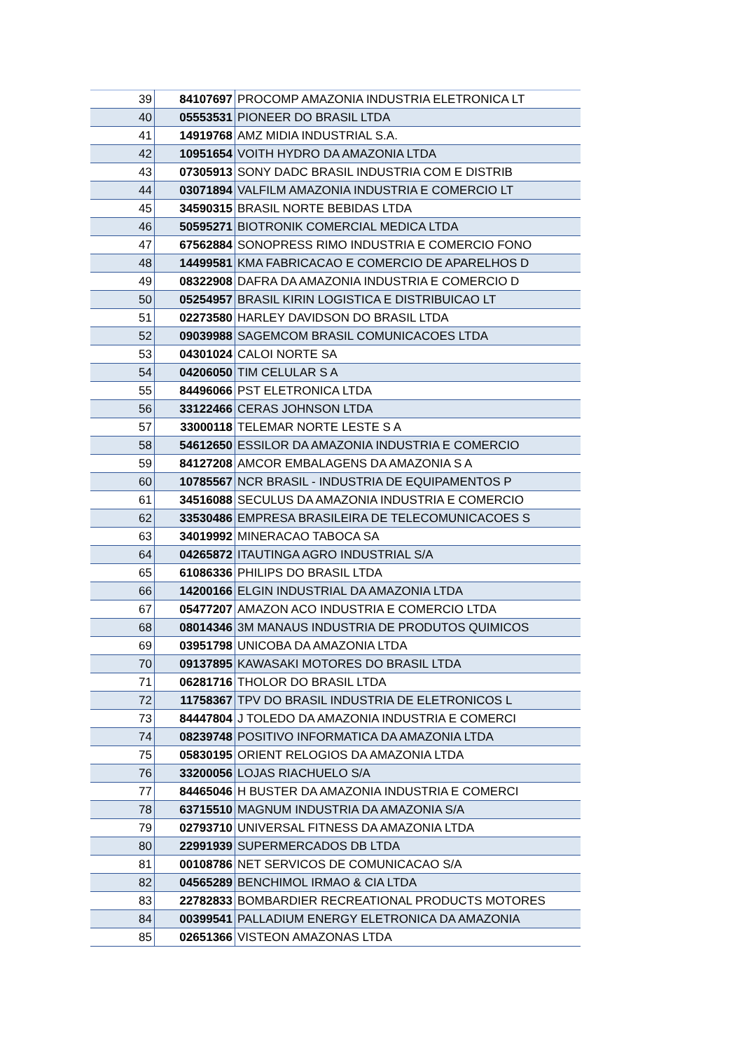| 39 | 84107697 | PROCOMP AMAZONIA INDUSTRIA ELETRONICA LT |
| 40 | 05553531 | PIONEER DO BRASIL LTDA |
| 41 | 14919768 | AMZ MIDIA INDUSTRIAL S.A. |
| 42 | 10951654 | VOITH HYDRO DA AMAZONIA LTDA |
| 43 | 07305913 | SONY DADC BRASIL INDUSTRIA COM E DISTRIB |
| 44 | 03071894 | VALFILM AMAZONIA INDUSTRIA E COMERCIO LT |
| 45 | 34590315 | BRASIL NORTE BEBIDAS LTDA |
| 46 | 50595271 | BIOTRONIK COMERCIAL MEDICA LTDA |
| 47 | 67562884 | SONOPRESS RIMO INDUSTRIA E COMERCIO FONO |
| 48 | 14499581 | KMA FABRICACAO E COMERCIO DE APARELHOS D |
| 49 | 08322908 | DAFRA DA AMAZONIA INDUSTRIA E COMERCIO D |
| 50 | 05254957 | BRASIL KIRIN LOGISTICA E DISTRIBUICAO LT |
| 51 | 02273580 | HARLEY DAVIDSON DO BRASIL LTDA |
| 52 | 09039988 | SAGEMCOM BRASIL COMUNICACOES LTDA |
| 53 | 04301024 | CALOI NORTE SA |
| 54 | 04206050 | TIM CELULAR S A |
| 55 | 84496066 | PST ELETRONICA LTDA |
| 56 | 33122466 | CERAS JOHNSON LTDA |
| 57 | 33000118 | TELEMAR NORTE LESTE S A |
| 58 | 54612650 | ESSILOR DA AMAZONIA INDUSTRIA E COMERCIO |
| 59 | 84127208 | AMCOR EMBALAGENS DA AMAZONIA S A |
| 60 | 10785567 | NCR BRASIL - INDUSTRIA DE EQUIPAMENTOS P |
| 61 | 34516088 | SECULUS DA AMAZONIA INDUSTRIA E COMERCIO |
| 62 | 33530486 | EMPRESA BRASILEIRA DE TELECOMUNICACOES S |
| 63 | 34019992 | MINERACAO TABOCA SA |
| 64 | 04265872 | ITAUTINGA AGRO INDUSTRIAL S/A |
| 65 | 61086336 | PHILIPS DO BRASIL LTDA |
| 66 | 14200166 | ELGIN INDUSTRIAL DA AMAZONIA LTDA |
| 67 | 05477207 | AMAZON ACO INDUSTRIA E COMERCIO LTDA |
| 68 | 08014346 | 3M MANAUS INDUSTRIA DE PRODUTOS QUIMICOS |
| 69 | 03951798 | UNICOBA DA AMAZONIA LTDA |
| 70 | 09137895 | KAWASAKI MOTORES DO BRASIL LTDA |
| 71 | 06281716 | THOLOR DO BRASIL LTDA |
| 72 | 11758367 | TPV DO BRASIL INDUSTRIA DE ELETRONICOS L |
| 73 | 84447804 | J TOLEDO DA AMAZONIA INDUSTRIA E COMERCI |
| 74 | 08239748 | POSITIVO INFORMATICA DA AMAZONIA LTDA |
| 75 | 05830195 | ORIENT RELOGIOS DA AMAZONIA LTDA |
| 76 | 33200056 | LOJAS RIACHUELO S/A |
| 77 | 84465046 | H BUSTER DA AMAZONIA INDUSTRIA E COMERCI |
| 78 | 63715510 | MAGNUM INDUSTRIA DA AMAZONIA S/A |
| 79 | 02793710 | UNIVERSAL FITNESS DA AMAZONIA LTDA |
| 80 | 22991939 | SUPERMERCADOS DB LTDA |
| 81 | 00108786 | NET SERVICOS DE COMUNICACAO S/A |
| 82 | 04565289 | BENCHIMOL IRMAO & CIA LTDA |
| 83 | 22782833 | BOMBARDIER RECREATIONAL PRODUCTS MOTORES |
| 84 | 00399541 | PALLADIUM ENERGY ELETRONICA DA AMAZONIA |
| 85 | 02651366 | VISTEON AMAZONAS LTDA |